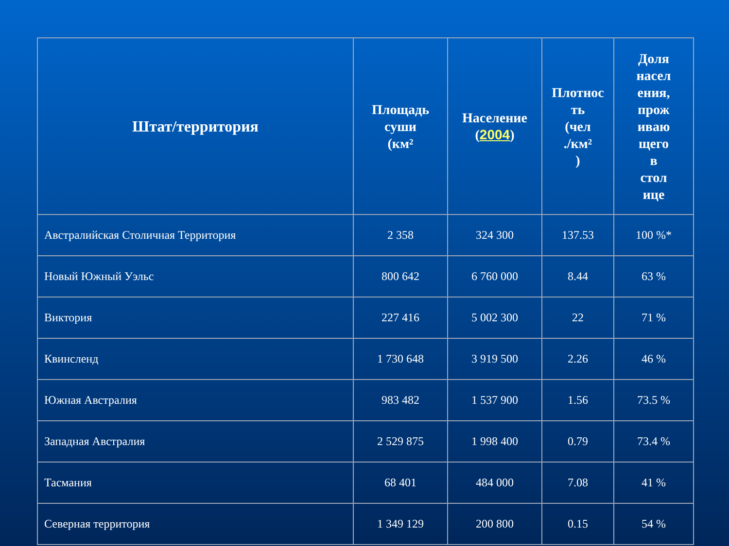| Штат/территория | Площадь суши (км² | Население ( 2004 ) | Плотнос ть (чел ./км² ) | Доля насел ения, прож иваю щего в стол ице |
| --- | --- | --- | --- | --- |
| Австралийская Столичная Территория | 2 358 | 324 300 | 137.53 | 100 %* |
| Новый Южный Уэльс | 800 642 | 6 760 000 | 8.44 | 63 % |
| Виктория | 227 416 | 5 002 300 | 22 | 71 % |
| Квинсленд | 1 730 648 | 3 919 500 | 2.26 | 46 % |
| Южная Австралия | 983 482 | 1 537 900 | 1.56 | 73.5 % |
| Западная Австралия | 2 529 875 | 1 998 400 | 0.79 | 73.4 % |
| Тасмания | 68 401 | 484 000 | 7.08 | 41 % |
| Северная территория | 1 349 129 | 200 800 | 0.15 | 54 % |